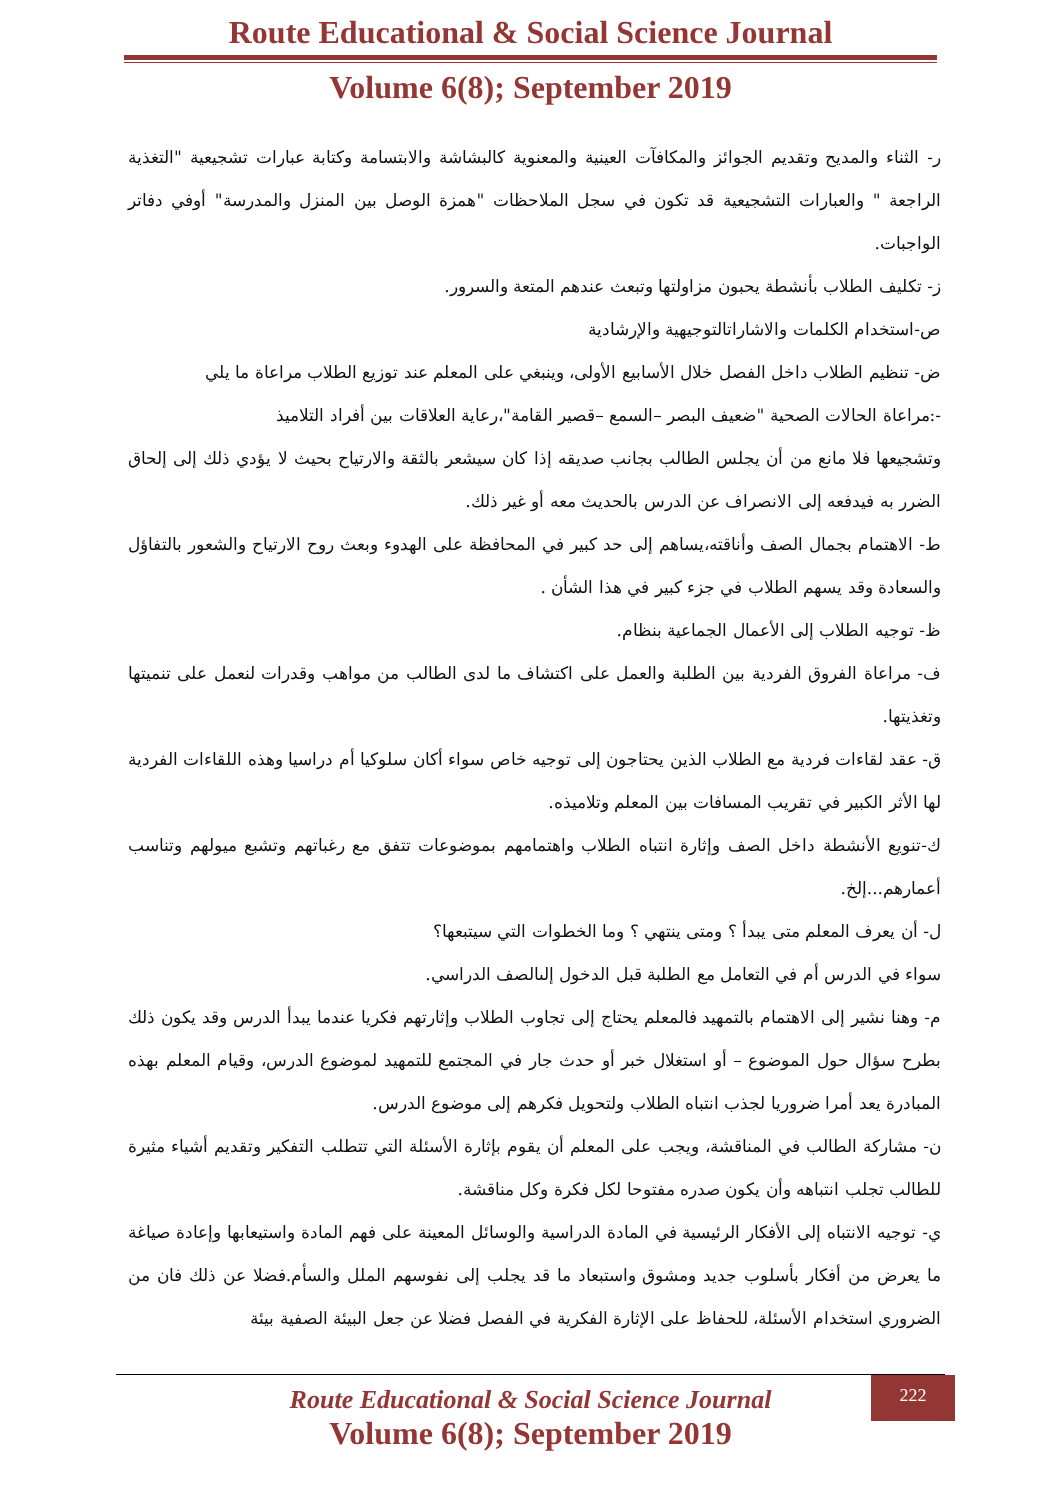Route Educational & Social Science Journal
Volume 6(8); September 2019
ر- الثناء والمديح وتقديم الجوائز والمكافآت العينية والمعنوية كالبشاشة والابتسامة وكتابة عبارات تشجيعية "التغذية الراجعة " والعبارات التشجيعية قد تكون في سجل الملاحظات "همزة الوصل بين المنزل والمدرسة" أوفي دفاتر الواجبات.
ز- تكليف الطلاب بأنشطة يحبون مزاولتها وتبعث عندهم المتعة والسرور.
ص-استخدام الكلمات والاشاراتالتوجيهية والإرشادية
ض- تنظيم الطلاب داخل الفصل خلال الأسابيع الأولى، وينبغي على المعلم عند توزيع الطلاب مراعاة ما يلي
-:مراعاة الحالات الصحية "ضعيف البصر –السمع –قصير القامة"،رعاية العلاقات بين أفراد التلاميذ
وتشجيعها فلا مانع من أن يجلس الطالب بجانب صديقه إذا كان سيشعر بالثقة والارتياح بحيث لا يؤدي ذلك إلى إلحاق الضرر به فيدفعه إلى الانصراف عن الدرس بالحديث معه أو غير ذلك.
ط- الاهتمام بجمال الصف وأناقته،يساهم إلى حد كبير في المحافظة على الهدوء وبعث روح الارتياح والشعور بالتفاؤل والسعادة وقد يسهم الطلاب في جزء كبير في هذا الشأن .
ظ- توجيه الطلاب إلى الأعمال الجماعية بنظام.
ف- مراعاة الفروق الفردية بين الطلبة والعمل على اكتشاف ما لدى الطالب من مواهب وقدرات لنعمل على تنميتها وتغذيتها.
ق- عقد لقاءات فردية مع الطلاب الذين يحتاجون إلى توجيه خاص سواء أكان سلوكيا أم دراسيا وهذه اللقاءات الفردية لها الأثر الكبير في تقريب المسافات بين المعلم وتلاميذه.
ك-تنويع الأنشطة داخل الصف وإثارة انتباه الطلاب واهتمامهم بموضوعات تتفق مع رغباتهم وتشبع ميولهم وتناسب أعمارهم...إلخ.
ل- أن يعرف المعلم متى يبدأ ؟ ومتى ينتهي ؟ وما الخطوات التي سيتبعها؟
سواء في الدرس أم في التعامل مع الطلبة قبل الدخول إلىالصف الدراسي.
م- وهنا نشير إلى الاهتمام بالتمهيد فالمعلم يحتاج إلى تجاوب الطلاب وإثارتهم فكريا عندما يبدأ الدرس وقد يكون ذلك بطرح سؤال حول الموضوع – أو استغلال خبر أو حدث جار في المجتمع للتمهيد لموضوع الدرس، وقيام المعلم بهذه المبادرة يعد أمرا ضروريا لجذب انتباه الطلاب ولتحويل فكرهم إلى موضوع الدرس.
ن- مشاركة الطالب في المناقشة، ويجب على المعلم أن يقوم بإثارة الأسئلة التي تتطلب التفكير وتقديم أشياء مثيرة للطالب تجلب انتباهه وأن يكون صدره مفتوحا لكل فكرة وكل مناقشة.
ي- توجيه الانتباه إلى الأفكار الرئيسية في المادة الدراسية والوسائل المعينة على فهم المادة واستيعابها وإعادة صياغة ما يعرض من أفكار بأسلوب جديد ومشوق واستبعاد ما قد يجلب إلى نفوسهم الملل والسأم.فضلا عن ذلك فان من الضروري استخدام الأسئلة، للحفاظ على الإثارة الفكرية في الفصل فضلا عن جعل البيئة الصفية بيئة
222
Route Educational & Social Science Journal
Volume 6(8); September 2019